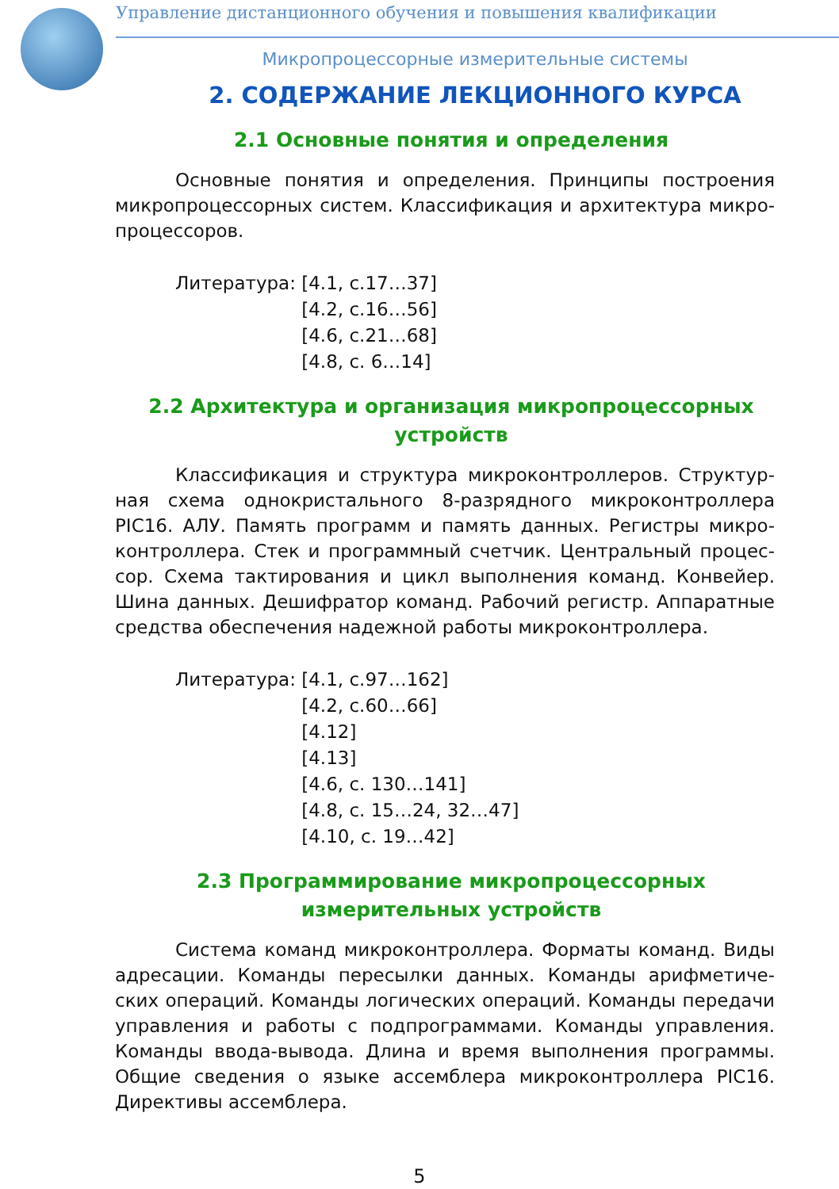Управление дистанционного обучения и повышения квалификации
Микропроцессорные измерительные системы
2. СОДЕРЖАНИЕ ЛЕКЦИОННОГО КУРСА
2.1 Основные понятия и определения
Основные понятия и определения. Принципы построения микропроцессорных систем. Классификация и архитектура микро-процессоров.
Литература: [4.1, с.17…37]
[4.2, с.16…56]
[4.6, с.21…68]
[4.8, с. 6…14]
2.2 Архитектура и организация микропроцессорных устройств
Классификация и структура микроконтроллеров. Структур-ная схема однокристального 8-разрядного микроконтроллера PIC16. АЛУ. Память программ и память данных. Регистры микро-контроллера. Стек и программный счетчик. Центральный процес-сор. Схема тактирования и цикл выполнения команд. Конвейер. Шина данных. Дешифратор команд. Рабочий регистр. Аппаратные средства обеспечения надежной работы микроконтроллера.
Литература: [4.1, с.97…162]
[4.2, с.60…66]
[4.12]
[4.13]
[4.6, с. 130…141]
[4.8, с. 15…24, 32…47]
[4.10, с. 19…42]
2.3 Программирование микропроцессорных измерительных устройств
Система команд микроконтроллера. Форматы команд. Виды адресации. Команды пересылки данных. Команды арифметиче-ских операций. Команды логических операций. Команды передачи управления и работы с подпрограммами. Команды управления. Команды ввода-вывода. Длина и время выполнения программы. Общие сведения о языке ассемблера микроконтроллера PIC16. Директивы ассемблера.
5